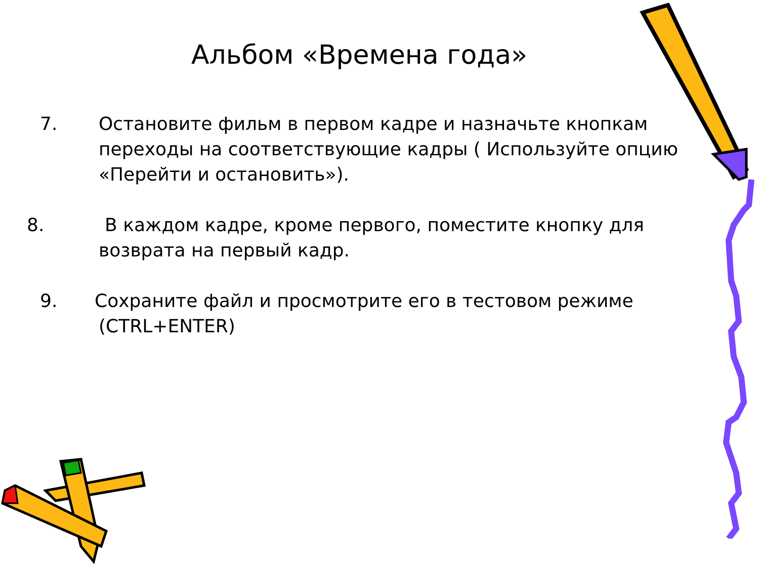Альбом «Времена года»
7. Остановите фильм в первом кадре и назначьте кнопкам переходы на соответствующие кадры ( Используйте опцию «Перейти и остановить»).
8. В каждом кадре, кроме первого, поместите кнопку для возврата на первый кадр.
9. Сохраните файл и просмотрите его в тестовом режиме (CTRL+ENTER)